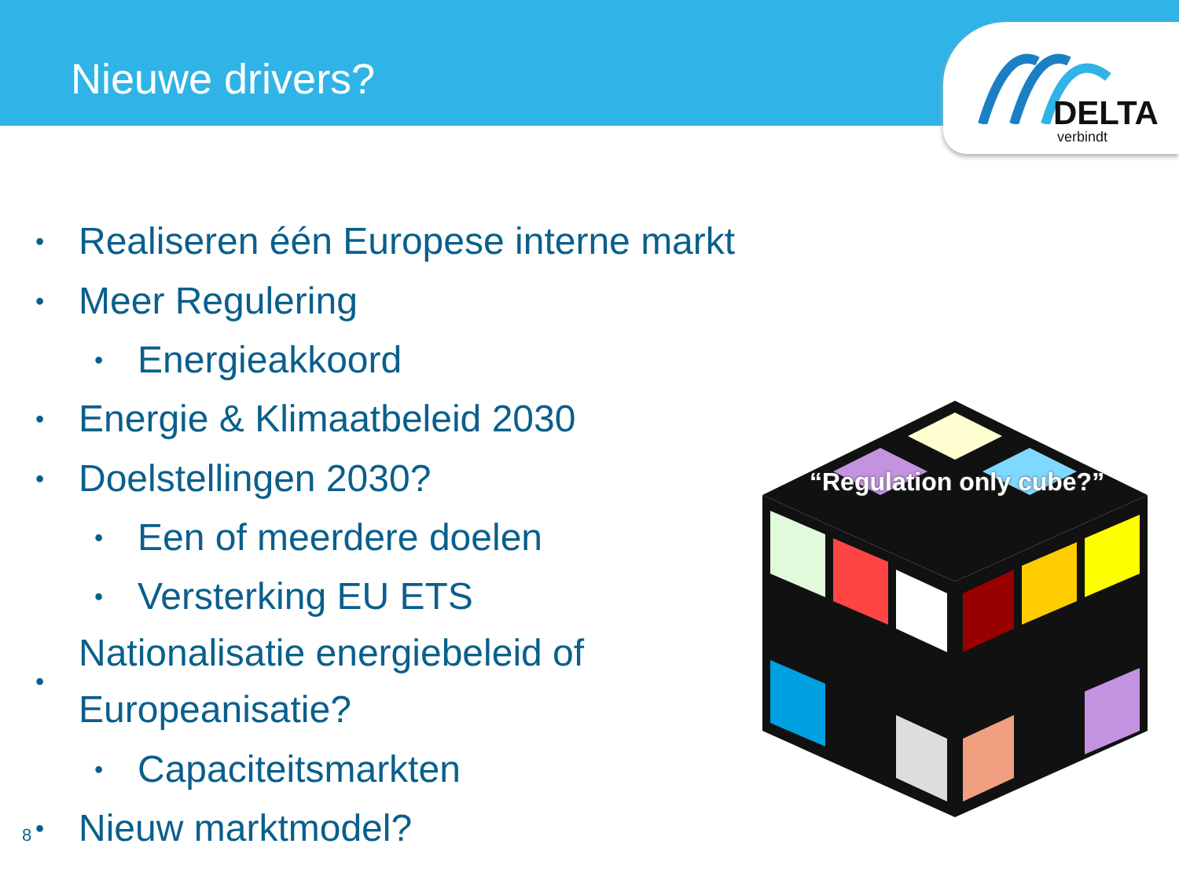Nieuwe drivers?
DELTA
verbindt
• Realiseren één Europese interne markt
• Meer Regulering
• Energieakkoord
• Energie & Klimaatbeleid 2030
• Doelstellingen 2030?
• Een of meerdere doelen
• Versterking EU ETS
• Nationalisatie energiebeleid of Europeanisatie?
• Capaciteitsmarkten
• Nieuw marktmodel?
“Regulation only cube?”
8